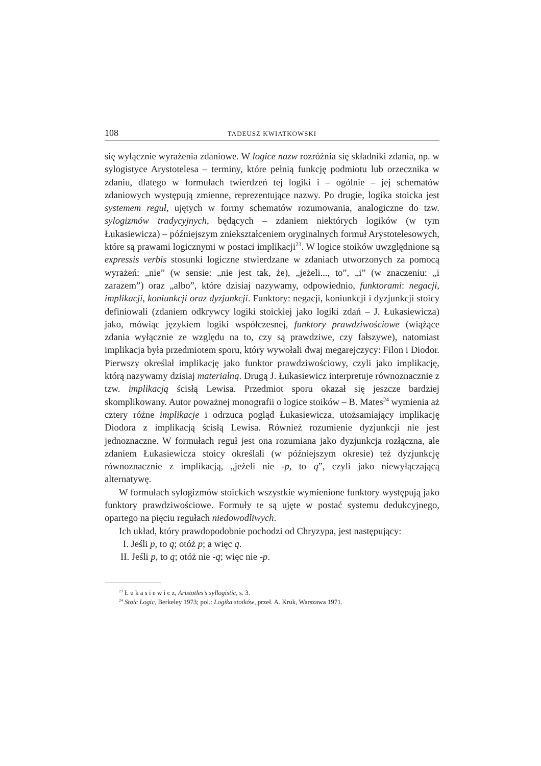108 TADEUSZ KWIATKOWSKI
się wyłącznie wyrażenia zdaniowe. W logice nazw rozróżnia się składniki zdania, np. w sylogistyce Arystotelesa – terminy, które pełnią funkcję podmiotu lub orzecznika w zdaniu, dlatego w formułach twierdzeń tej logiki i – ogólnie – jej schematów zdaniowych występują zmienne, reprezentujące nazwy. Po drugie, logika stoicka jest systemem reguł, ujętych w formy schematów rozumowania, analogiczne do tzw. sylogizmów tradycyjnych, będących – zdaniem niektórych logików (w tym Łukasiewicza) – późniejszym zniekształceniem oryginalnych formuł Arystotelesowych, które są prawami logicznymi w postaci implikacji<sup>23</sup>. W logice stoików uwzględnione są expressis verbis stosunki logiczne stwierdzane w zdaniach utworzonych za pomocą wyrażeń: „nie” (w sensie: „nie jest tak, że), „jeżeli..., to”, „i” (w znaczeniu: „i zarazem”) oraz „albo”, które dzisiaj nazywamy, odpowiednio, funktorami: negacji, implikacji, koniunkcji oraz dyzjunkcji. Funktory: negacji, koniunkcji i dyzjunkcji stoicy definiowali (zdaniem odkrywcy logiki stoickiej jako logiki zdań – J. Łukasiewicza) jako, mówiąc językiem logiki współczesnej, funktory prawdziwościowe (wiążące zdania wyłącznie ze względu na to, czy są prawdziwe, czy fałszywe), natomiast implikacja była przedmiotem sporu, który wywołali dwaj megarejczycy: Filon i Diodor. Pierwszy określał implikację jako funktor prawdziwościowy, czyli jako implikację, którą nazywamy dzisiaj materialną. Drugą J. Łukasiewicz interpretuje równoznacznie z tzw. implikacją ścisłą Lewisa. Przedmiot sporu okazał się jeszcze bardziej skomplikowany. Autor poważnej monografii o logice stoików – B. Mates<sup>24</sup> wymienia aż cztery różne implikacje i odrzuca pogląd Łukasiewicza, utożsamiający implikację Diodora z implikacją ścisłą Lewisa. Również rozumienie dyzjunkcji nie jest jednoznaczne. W formułach reguł jest ona rozumiana jako dyzjunkcja rozłączna, ale zdaniem Łukasiewicza stoicy określali (w późniejszym okresie) też dyzjunkcję równoznacznie z implikacją, „jeżeli nie -p, to q”, czyli jako niewyłączającą alternatywę.
W formułach sylogizmów stoickich wszystkie wymienione funktory występują jako funktory prawdziwościowe. Formuły te są ujęte w postać systemu dedukcyjnego, opartego na pięciu regułach niedowodliwych.
Ich układ, który prawdopodobnie pochodzi od Chryzypa, jest następujący:
I. Jeśli p, to q; otóż p; a więc q.
II. Jeśli p, to q; otóż nie -q; więc nie -p.
<sup>23</sup> Ł u k a s i e w i c z, Aristotles’s syllogistic, s. 3.
<sup>24</sup> Stoic Logic, Berkeley 1973; pol.: Logika stoików, przeł. A. Kruk, Warszawa 1971.